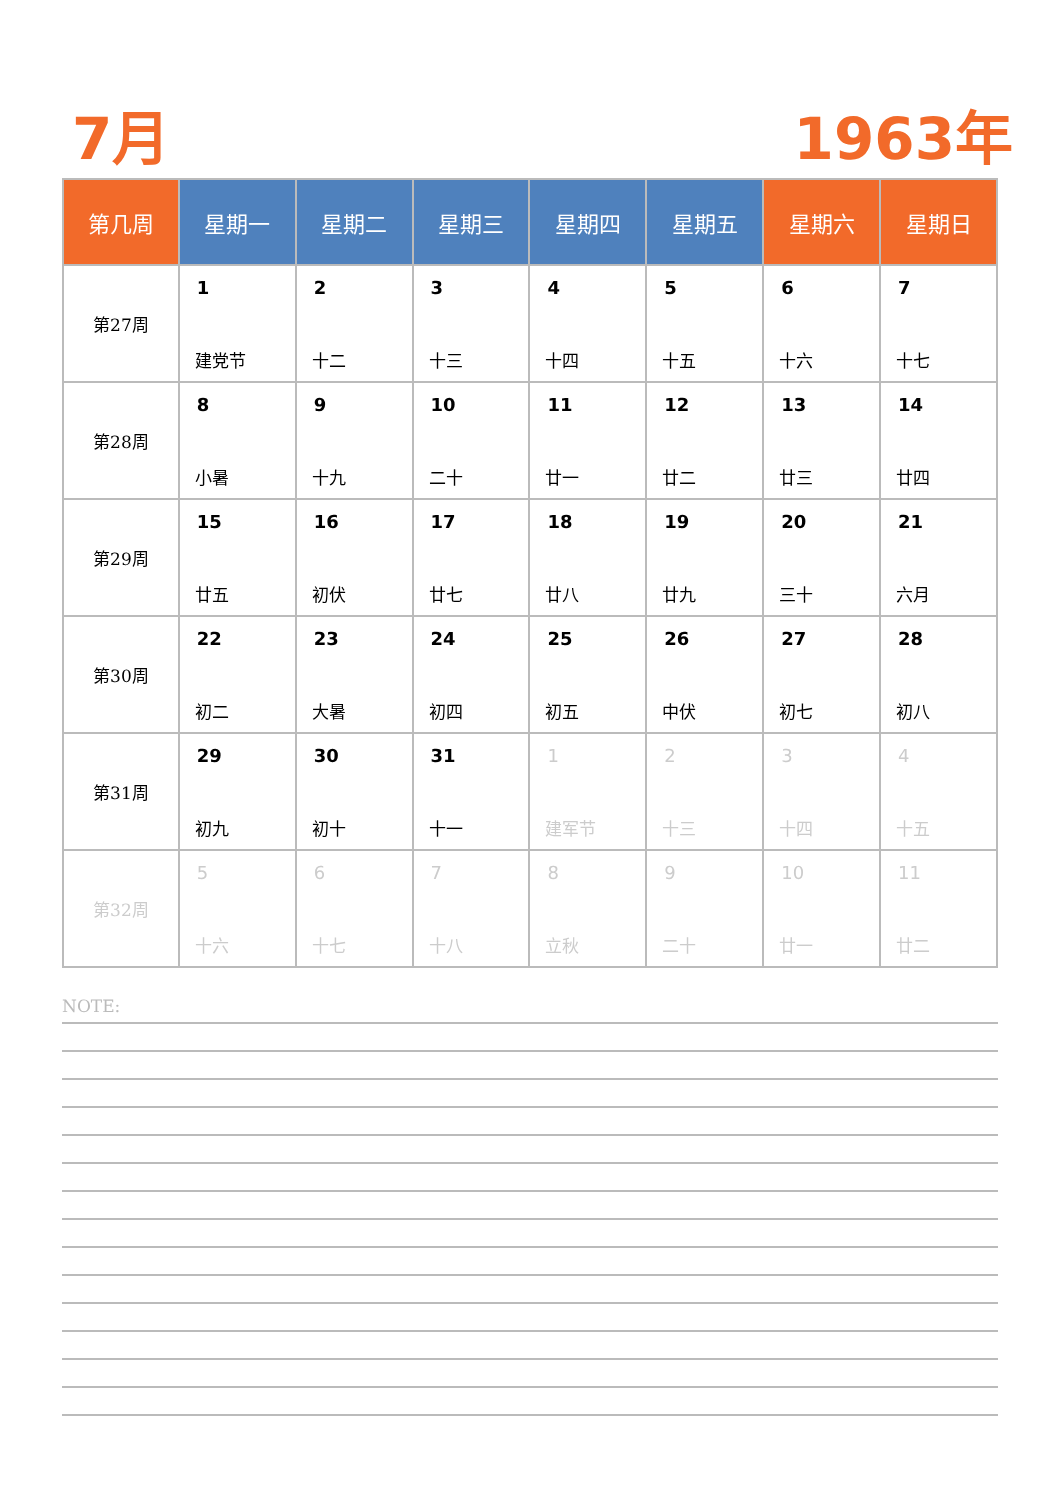7月 1963年
| 第几周 | 星期一 | 星期二 | 星期三 | 星期四 | 星期五 | 星期六 | 星期日 |
| --- | --- | --- | --- | --- | --- | --- | --- |
| 第27周 | 1 建党节 | 2 十二 | 3 十三 | 4 十四 | 5 十五 | 6 十六 | 7 十七 |
| 第28周 | 8 小暑 | 9 十九 | 10 二十 | 11 廿一 | 12 廿二 | 13 廿三 | 14 廿四 |
| 第29周 | 15 廿五 | 16 初伏 | 17 廿七 | 18 廿八 | 19 廿九 | 20 三十 | 21 六月 |
| 第30周 | 22 初二 | 23 大暑 | 24 初四 | 25 初五 | 26 中伏 | 27 初七 | 28 初八 |
| 第31周 | 29 初九 | 30 初十 | 31 十一 | 1 建军节 | 2 十三 | 3 十四 | 4 十五 |
| 第32周 | 5 十六 | 6 十七 | 7 十八 | 8 立秋 | 9 二十 | 10 廿一 | 11 廿二 |
NOTE: